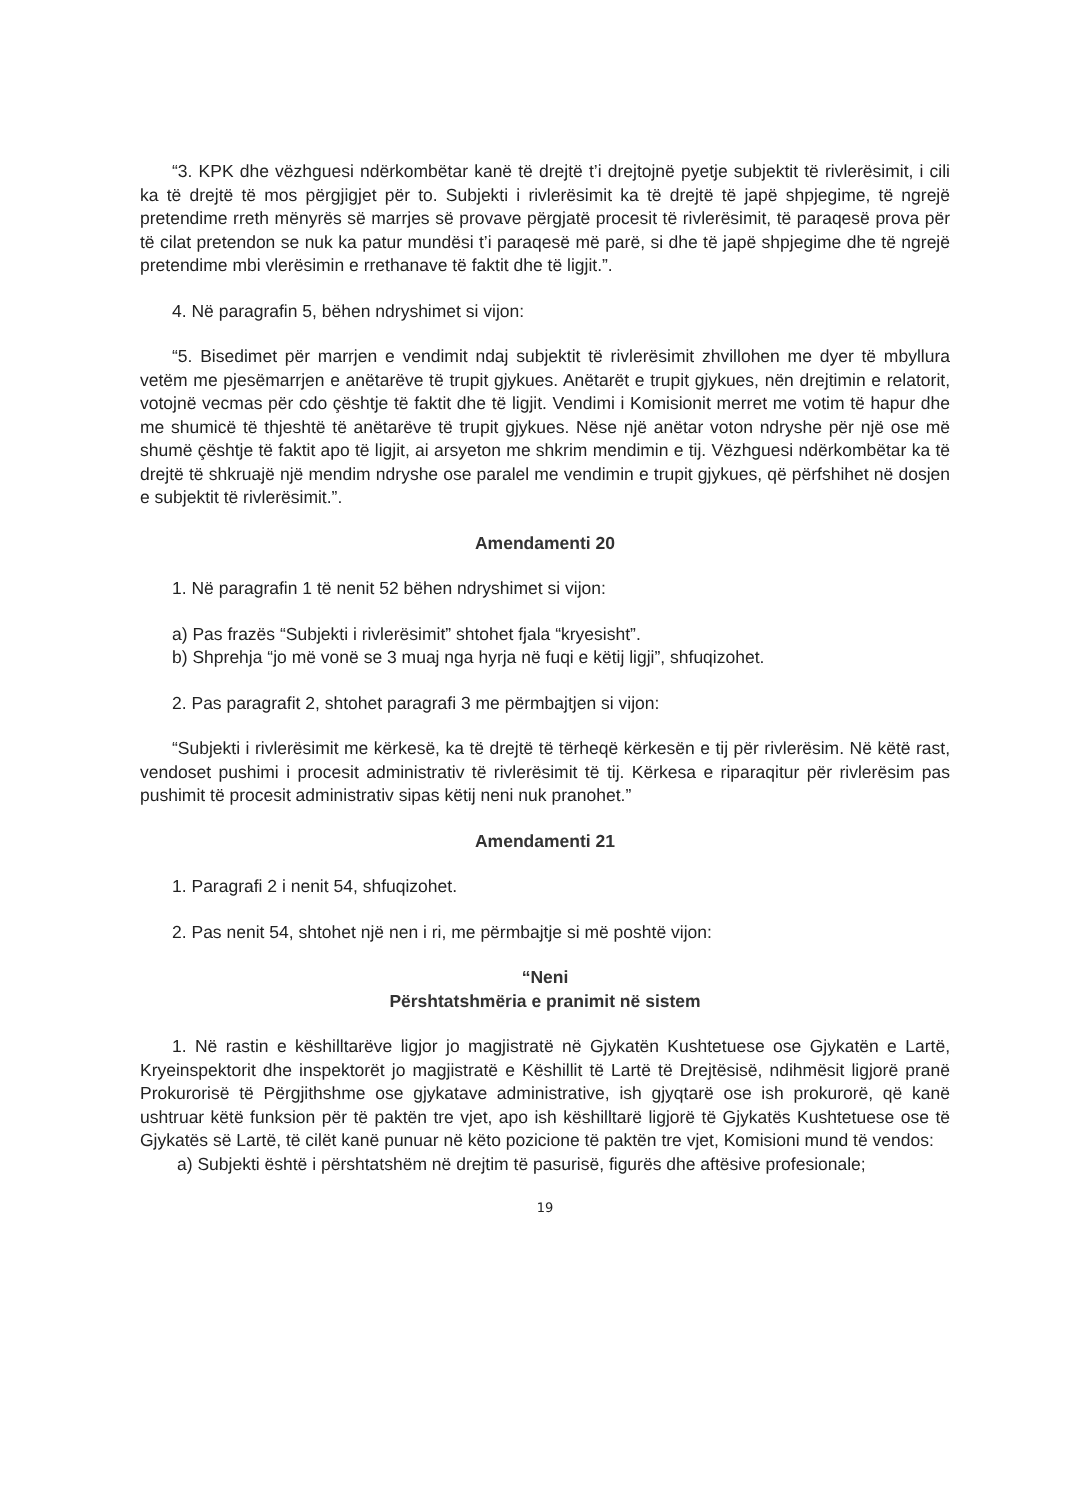“3. KPK dhe vëzhguesi ndërkombëtar kanë të drejtë t’i drejtojnë pyetje subjektit të rivlerësimit, i cili ka të drejtë të mos përgjigjet për to. Subjekti i rivlerësimit ka të drejtë të japë shpjegime, të ngrejë pretendime rreth mënyrës së marrjes së provave përgjatë procesit të rivlerësimit, të paraqesë prova për të cilat pretendon se nuk ka patur mundësi t’i paraqesë më parë, si dhe të japë shpjegime dhe të ngrejë pretendime mbi vlerësimin e rrethanave të faktit dhe të ligjit.”.
4. Në paragrafin 5, bëhen ndryshimet si vijon:
“5. Bisedimet për marrjen e vendimit ndaj subjektit të rivlerësimit zhvillohen me dyer të mbyllura vetëm me pjesëmarrjen e anëtarëve të trupit gjykues. Anëtarët e trupit gjykues, nën drejtimin e relatorit, votojnë vecmas për cdo çështje të faktit dhe të ligjit. Vendimi i Komisionit merret me votim të hapur dhe me shumicë të thjeshtë të anëtarëve të trupit gjykues. Nëse një anëtar voton ndryshe për një ose më shumë çështje të faktit apo të ligjit, ai arsyeton me shkrim mendimin e tij. Vëzhguesi ndërkombëtar ka të drejtë të shkruajë një mendim ndryshe ose paralel me vendimin e trupit gjykues, që përfshihet në dosjen e subjektit të rivlerësimit.”.
Amendamenti 20
1. Në paragrafin 1 të nenit 52 bëhen ndryshimet si vijon:
a) Pas frazës “Subjekti i rivlerësimit” shtohet fjala “kryesisht”.
b) Shprehja “jo më vonë se 3 muaj nga hyrja në fuqi e këtij ligji”, shfuqizohet.
2. Pas paragrafit 2, shtohet paragrafi 3 me përmbajtjen si vijon:
“Subjekti i rivlerësimit me kërkesë, ka të drejtë të tërheqë kërkesën e tij për rivlerësim. Në këtë rast, vendoset pushimi i procesit administrativ të rivlerësimit të tij. Kërkesa e riparaqitur për rivlerësim pas pushimit të procesit administrativ sipas këtij neni nuk pranohet.”
Amendamenti 21
1. Paragrafi 2 i nenit 54, shfuqizohet.
2. Pas nenit 54, shtohet një nen i ri, me përmbajtje si më poshtë vijon:
“Neni
Përshtatshmëria e pranimit në sistem
1. Në rastin e këshilltarëve ligjor jo magjistratë në Gjykatën Kushtetuese ose Gjykatën e Lartë, Kryeinspektorit dhe inspektorët jo magjistratë e Këshillit të Lartë të Drejtësisë, ndihmësit ligjorë pranë Prokurorisë të Përgjithshme ose gjykatave administrative, ish gjyqtarë ose ish prokurorë, që kanë ushtruar këtë funksion për të paktën tre vjet, apo ish këshilltarë ligjorë të Gjykatës Kushtetuese ose të Gjykatës së Lartë, të cilët kanë punuar në këto pozicione të paktën tre vjet, Komisioni mund të vendos:
a) Subjekti është i përshtatshëm në drejtim të pasurisë, figurës dhe aftësive profesionale;
19